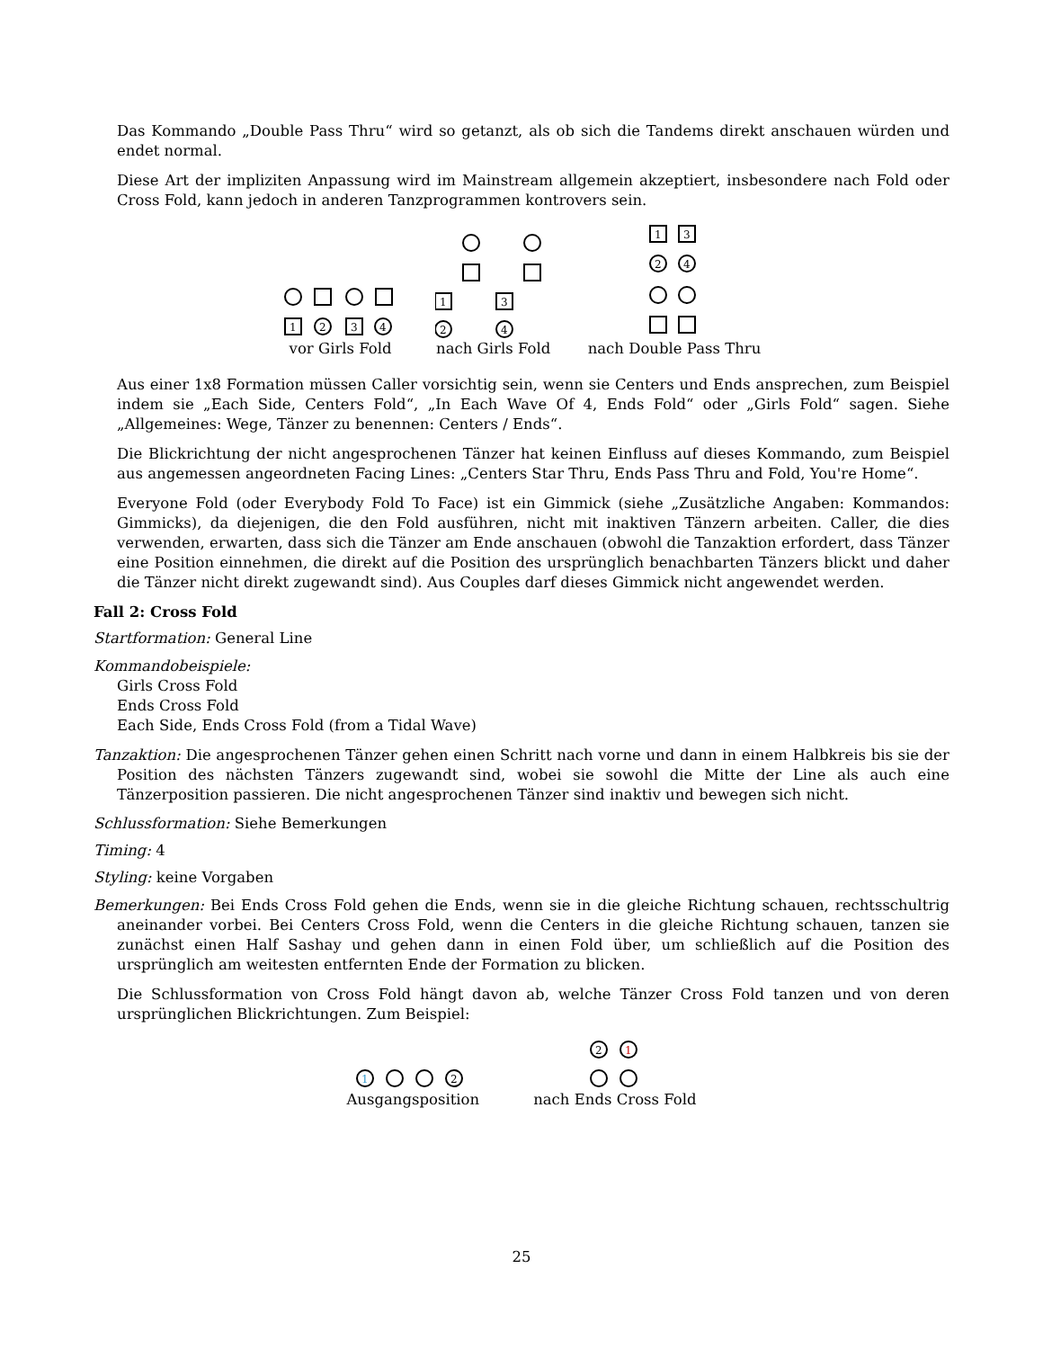Das Kommando „Double Pass Thru“ wird so getanzt, als ob sich die Tandems direkt anschauen würden und endet normal.
Diese Art der impliziten Anpassung wird im Mainstream allgemein akzeptiert, insbesondere nach Fold oder Cross Fold, kann jedoch in anderen Tanzprogrammen kontrovers sein.
1
2
3
4
vor Girls Fold
1
3
2
4
nach Girls Fold
1
3
2
4
nach Double Pass Thru
Aus einer 1x8 Formation müssen Caller vorsichtig sein, wenn sie Centers und Ends ansprechen, zum Beispiel indem sie „Each Side, Centers Fold“, „In Each Wave Of 4, Ends Fold“ oder „Girls Fold“ sagen. Siehe „Allgemeines: Wege, Tänzer zu benennen: Centers / Ends“.
Die Blickrichtung der nicht angesprochenen Tänzer hat keinen Einfluss auf dieses Kommando, zum Beispiel aus angemessen angeordneten Facing Lines: „Centers Star Thru, Ends Pass Thru and Fold, You're Home“.
Everyone Fold (oder Everybody Fold To Face) ist ein Gimmick (siehe „Zusätzliche Angaben: Kommandos: Gimmicks), da diejenigen, die den Fold ausführen, nicht mit inaktiven Tänzern arbeiten. Caller, die dies verwenden, erwarten, dass sich die Tänzer am Ende anschauen (obwohl die Tanzaktion erfordert, dass Tänzer eine Position einnehmen, die direkt auf die Position des ursprünglich benachbarten Tänzers blickt und daher die Tänzer nicht direkt zugewandt sind). Aus Couples darf dieses Gimmick nicht angewendet werden.
Fall 2: Cross Fold
Startformation: General Line
Kommandobeispiele:
Girls Cross Fold
Ends Cross Fold
Each Side, Ends Cross Fold (from a Tidal Wave)
Tanzaktion: Die angesprochenen Tänzer gehen einen Schritt nach vorne und dann in einem Halbkreis bis sie der Position des nächsten Tänzers zugewandt sind, wobei sie sowohl die Mitte der Line als auch eine Tänzerposition passieren. Die nicht angesprochenen Tänzer sind inaktiv und bewegen sich nicht.
Schlussformation: Siehe Bemerkungen
Timing: 4
Styling: keine Vorgaben
Bemerkungen: Bei Ends Cross Fold gehen die Ends, wenn sie in die gleiche Richtung schauen, rechtsschultrig aneinander vorbei. Bei Centers Cross Fold, wenn die Centers in die gleiche Richtung schauen, tanzen sie zunächst einen Half Sashay und gehen dann in einen Fold über, um schließlich auf die Position des ursprünglich am weitesten entfernten Ende der Formation zu blicken.
Die Schlussformation von Cross Fold hängt davon ab, welche Tänzer Cross Fold tanzen und von deren ursprünglichen Blickrichtungen. Zum Beispiel:
1
2
Ausgangsposition
2
1
nach Ends Cross Fold
25